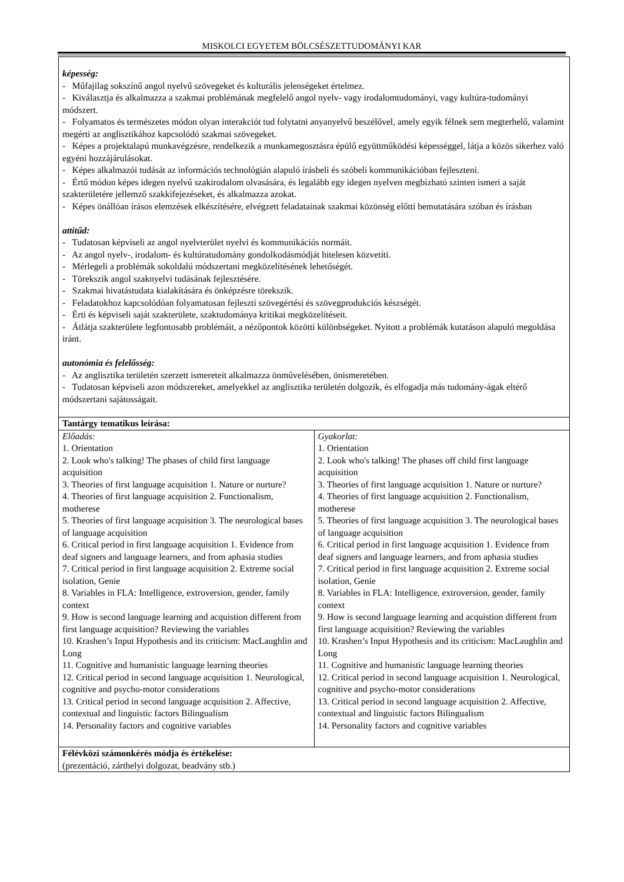MISKOLCI EGYETEM BÖLCSÉSZETTUDOMÁNYI KAR
| képesség: - Műfajilag sokszínű angol nyelvű szövegeket és kulturális jelenségeket értelmez. - Kiválasztja és alkalmazza a szakmai problémának megfelelő angol nyelv- vagy irodalomtudományi, vagy kultúra-tudományi módszert. - Folyamatos és természetes módon olyan interakciót tud folytatni anyanyelvű beszélővel, amely egyik félnek sem megterhelő, valamint megérti az anglisztikához kapcsolódó szakmai szövegeket. - Képes a projektalapú munkavégzésre, rendelkezik a munkamegosztásra épülő együttműködési képességgel, látja a közös sikerhez való egyéni hozzájárulásokat. - Képes alkalmazói tudását az információs technológián alapuló írásbeli és szóbeli kommunikációban fejleszteni. - Értő módon képes idegen nyelvű szakirodalom olvasására, és legalább egy idegen nyelven megbízható szinten ismeri a saját szakterületére jellemző szakkifejezéseket, és alkalmazza azokat. - Képes önállóan írásos elemzések elkészítésére, elvégzett feladatainak szakmai közönség előtti bemutatására szóban és írásban attitűd: - Tudatosan képviseli az angol nyelvterület nyelvi és kommunikációs normáit. - Az angol nyelv-, irodalom- és kultúratudomány gondolkodásmódját hitelesen közvetíti. - Mérlegeli a problémák sokoldalú módszertani megközelítésének lehetőségét. - Törekszik angol szaknyelvi tudásának fejlesztésére. - Szakmai hivatástudata kialakítására és önképzésre törekszik. - Feladatokhoz kapcsolódóan folyamatosan fejleszti szövegértési és szövegprodukciós készségét. - Érti és képviseli saját szakterülete, szaktudománya kritikai megközelítéseit. - Átlátja szakterülete legfontosabb problémáit, a nézőpontok közötti különbségeket. Nyitott a problémák kutatáson alapuló megoldása iránt. autonómia és felelősség: - Az anglisztika területén szerzett ismereteit alkalmazza önművelésében, önismeretében. - Tudatosan képviseli azon módszereket, amelyekkel az anglisztika területén dolgozik, és elfogadja más tudomány-ágak eltérő módszertani sajátosságait. | |
| Tantárgy tematikus leírása: | |
| Előadás: 1. Orientation 2. Look who's talking! The phases of child first language acquisition 3. Theories of first language acquisition 1. Nature or nurture? 4. Theories of first language acquisition 2. Functionalism, motherese 5. Theories of first language acquisition 3. The neurological bases of language acquisition 6. Critical period in first language acquisition 1. Evidence from deaf signers and language learners, and from aphasia studies 7. Critical period in first language acquisition 2. Extreme social isolation, Genie 8. Variables in FLA: Intelligence, extroversion, gender, family context 9. How is second language learning and acquistion different from first language acquisition? Reviewing the variables 10. Krashen’s Input Hypothesis and its criticism: MacLaughlin and Long 11. Cognitive and humanistic language learning theories 12. Critical period in second language acquisition 1. Neurological, cognitive and psycho-motor considerations 13. Critical period in second language acquisition 2. Affective, contextual and linguistic factors Bilingualism 14. Personality factors and cognitive variables | Gyakorlat: 1. Orientation 2. Look who's talking! The phases off child first language acquisition 3. Theories of first language acquisition 1. Nature or nurture? 4. Theories of first language acquisition 2. Functionalism, motherese 5. Theories of first language acquisition 3. The neurological bases of language acquisition 6. Critical period in first language acquisition 1. Evidence from deaf signers and language learners, and from aphasia studies 7. Critical period in first language acquisition 2. Extreme social isolation, Genie 8. Variables in FLA: Intelligence, extroversion, gender, family context 9. How is second language learning and acquistion different from first language acquisition? Reviewing the variables 10. Krashen’s Input Hypothesis and its criticism: MacLaughlin and Long 11. Cognitive and humanistic language learning theories 12. Critical period in second language acquisition 1. Neurological, cognitive and psycho-motor considerations 13. Critical period in second language acquisition 2. Affective, contextual and linguistic factors Bilingualism 14. Personality factors and cognitive variables |
| Félévközi számonkérés módja és értékelése: (prezentáció, zárthelyi dolgozat, beadvány stb.) | |